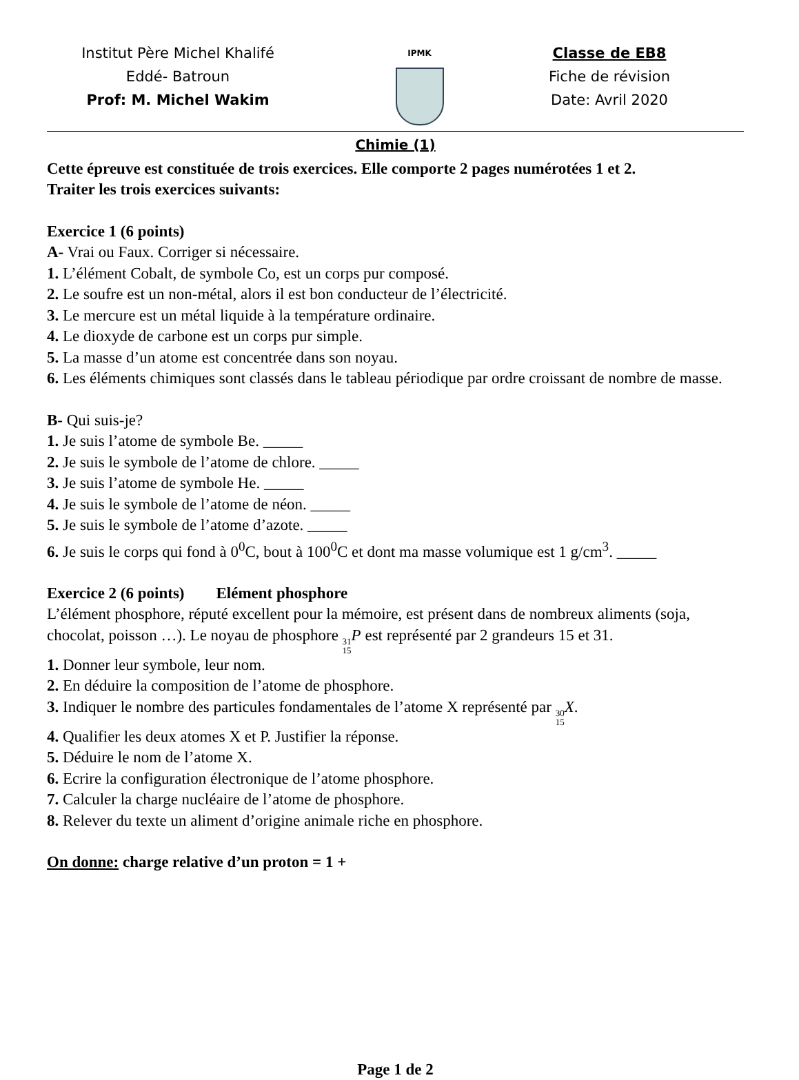Institut Père Michel Khalifé
Eddé- Batroun
Prof: M. Michel Wakim
IPMK
Classe de EB8
Fiche de révision
Date: Avril 2020
Chimie (1)
Cette épreuve est constituée de trois exercices. Elle comporte 2 pages numérotées 1 et 2.
Traiter les trois exercices suivants:
Exercice 1 (6 points)
A- Vrai ou Faux. Corriger si nécessaire.
1. L’élément Cobalt, de symbole Co, est un corps pur composé.
2. Le soufre est un non-métal, alors il est bon conducteur de l’électricité.
3. Le mercure est un métal liquide à la température ordinaire.
4. Le dioxyde de carbone est un corps pur simple.
5. La masse d’un atome est concentrée dans son noyau.
6. Les éléments chimiques sont classés dans le tableau périodique par ordre croissant de nombre de masse.
B- Qui suis-je?
1. Je suis l’atome de symbole Be. _____
2. Je suis le symbole de l’atome de chlore. _____
3. Je suis l’atome de symbole He. _____
4. Je suis le symbole de l’atome de néon. _____
5. Je suis le symbole de l’atome d’azote. _____
6. Je suis le corps qui fond à 0<sup>0</sup>C, bout à 100<sup>0</sup>C et dont ma masse volumique est 1 g/cm<sup>3</sup>. _____
Exercice 2 (6 points) Elément phosphore
L’élément phosphore, réputé excellent pour la mémoire, est présent dans de nombreux aliments (soja, chocolat, poisson …). Le noyau de phosphore 31 15 P est représenté par 2 grandeurs 15 et 31.
1. Donner leur symbole, leur nom.
2. En déduire la composition de l’atome de phosphore.
3. Indiquer le nombre des particules fondamentales de l’atome X représenté par 30 15 X.
4. Qualifier les deux atomes X et P. Justifier la réponse.
5. Déduire le nom de l’atome X.
6. Ecrire la configuration électronique de l’atome phosphore.
7. Calculer la charge nucléaire de l’atome de phosphore.
8. Relever du texte un aliment d’origine animale riche en phosphore.
On donne: charge relative d’un proton = 1 +
Page 1 de 2